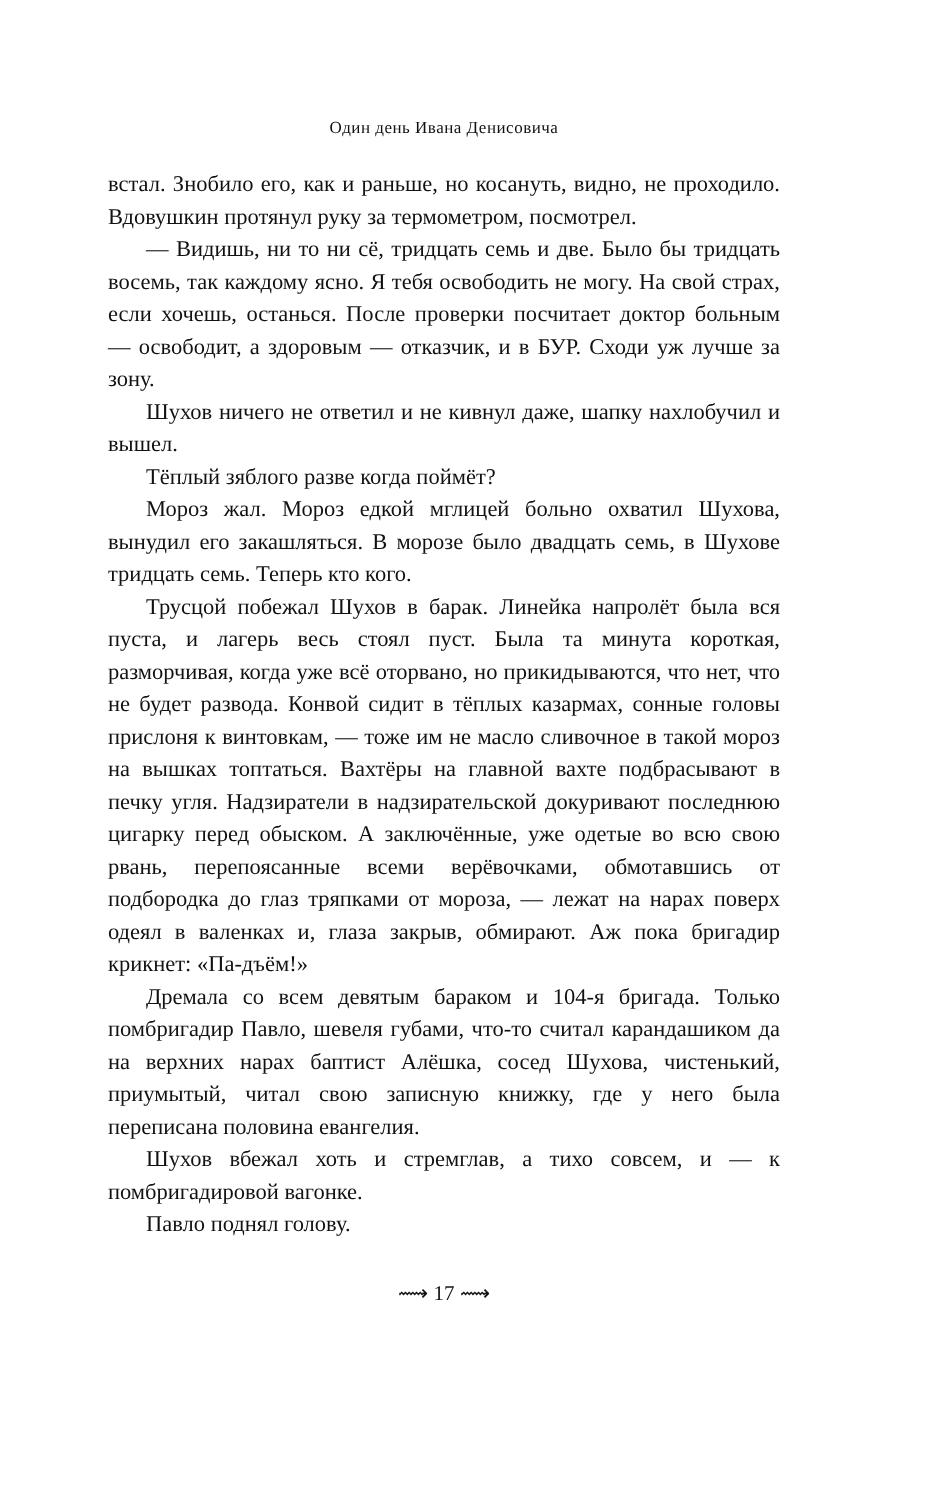Один день Ивана Денисовича
встал. Знобило его, как и раньше, но косануть, видно, не проходило. Вдовушкин протянул руку за термометром, посмотрел.
— Видишь, ни то ни сё, тридцать семь и две. Было бы тридцать восемь, так каждому ясно. Я тебя освободить не могу. На свой страх, если хочешь, останься. После проверки посчитает доктор больным — освободит, а здоровым — отказчик, и в БУР. Сходи уж лучше за зону.
Шухов ничего не ответил и не кивнул даже, шапку нахлобучил и вышел.
Тёплый зяблого разве когда поймёт?
Мороз жал. Мороз едкой мглицей больно охватил Шухова, вынудил его закашляться. В морозе было двадцать семь, в Шухове тридцать семь. Теперь кто кого.
Трусцой побежал Шухов в барак. Линейка напролёт была вся пуста, и лагерь весь стоял пуст. Была та минута короткая, разморчивая, когда уже всё оторвано, но прикидываются, что нет, что не будет развода. Конвой сидит в тёплых казармах, сонные головы прислоня к винтовкам, — тоже им не масло сливочное в такой мороз на вышках топтаться. Вахтёры на главной вахте подбрасывают в печку угля. Надзиратели в надзирательской докуривают последнюю цигарку перед обыском. А заключённые, уже одетые во всю свою рвань, перепоясанные всеми верёвочками, обмотавшись от подбородка до глаз тряпками от мороза, — лежат на нарах поверх одеял в валенках и, глаза закрыв, обмирают. Аж пока бригадир крикнет: «Па-дъём!»
Дремала со всем девятым бараком и 104-я бригада. Только помбригадир Павло, шевеля губами, что-то считал карандашиком да на верхних нарах баптист Алёшка, сосед Шухова, чистенький, приумытый, читал свою записную книжку, где у него была переписана половина евангелия.
Шухов вбежал хоть и стремглав, а тихо совсем, и — к помбригадировой вагонке.
Павло поднял голову.
⟿ 17 ⟿